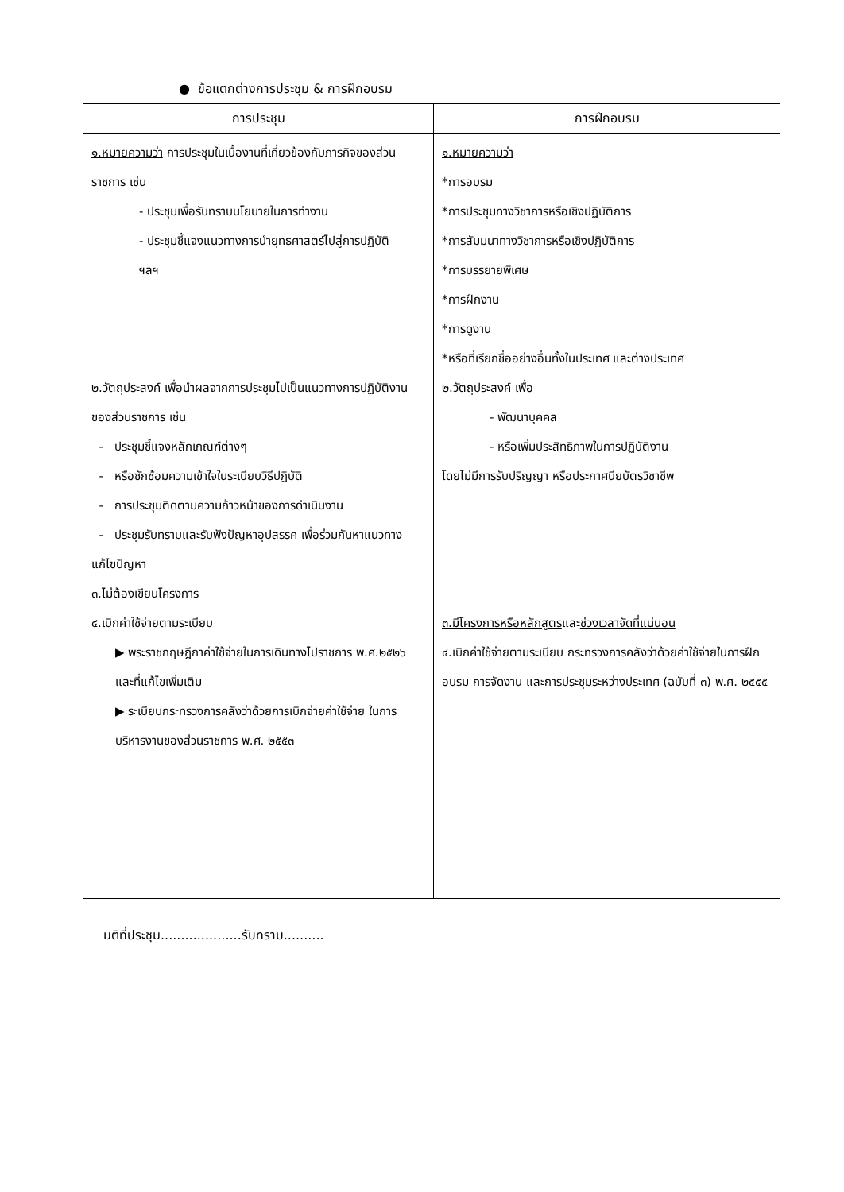● ข้อแตกต่างการประชุม & การฝึกอบรม
| การประชุม | การฝึกอบรม |
| --- | --- |
| ๑.หมายความว่า การประชุมในเนื้องานที่เกี่ยวข้องกับภารกิจของส่วนราชการ เช่น - ประชุมเพื่อรับทราบนโยบายในการทำงาน - ประชุมชี้แจงแนวทางการนำยุทธศาสตร์ไปสู่การปฏิบัติ ฯลฯ ๒.วัตถุประสงค์ เพื่อนำผลจากการประชุมไปเป็นแนวทางการปฏิบัติงานของส่วนราชการ เช่น - ประชุมชี้แจงหลักเกณฑ์ต่างๆ - หรือซักซ้อมความเข้าใจในระเบียบวิธีปฏิบัติ - การประชุมติดตามความก้าวหน้าของการดำเนินงาน - ประชุมรับทราบและรับฟังปัญหาอุปสรรค เพื่อร่วมกันหาแนวทางแก้ไขปัญหา ๓.ไม่ต้องเขียนโครงการ ๔.เบิกค่าใช้จ่ายตามระเบียบ ▶ พระราชกฤษฎีกาค่าใช้จ่ายในการเดินทางไปราชการ พ.ศ.๒๕๒๖ และที่แก้ไขเพิ่มเติม ▶ ระเบียบกระทรวงการคลังว่าด้วยการเบิกจ่ายค่าใช้จ่าย ในการบริหารงานของส่วนราชการ พ.ศ. ๒๕๕๓ | ๑.หมายความว่า *การอบรม *การประชุมทางวิชาการหรือเชิงปฏิบัติการ *การสัมมนาทางวิชาการหรือเชิงปฏิบัติการ *การบรรยายพิเศษ *การฝึกงาน *การดูงาน *หรือที่เรียกชื่ออย่างอื่นทั้งในประเทศ และต่างประเทศ ๒.วัตถุประสงค์ เพื่อ - พัฒนาบุคคล - หรือเพิ่มประสิทธิภาพในการปฏิบัติงาน โดยไม่มีการรับปริญญา หรือประกาศนียบัตรวิชาชีพ ๓.มีโครงการหรือหลักสูตร และ ช่วงเวลาจัดที่แน่นอน ๔.เบิกค่าใช้จ่ายตามระเบียบ กระทรวงการคลังว่าด้วยค่าใช้จ่ายในการฝึกอบรม การจัดงาน และการประชุมระหว่างประเทศ (ฉบับที่ ๓) พ.ศ. ๒๕๕๕ |
มติที่ประชุม....................รับทราบ..........